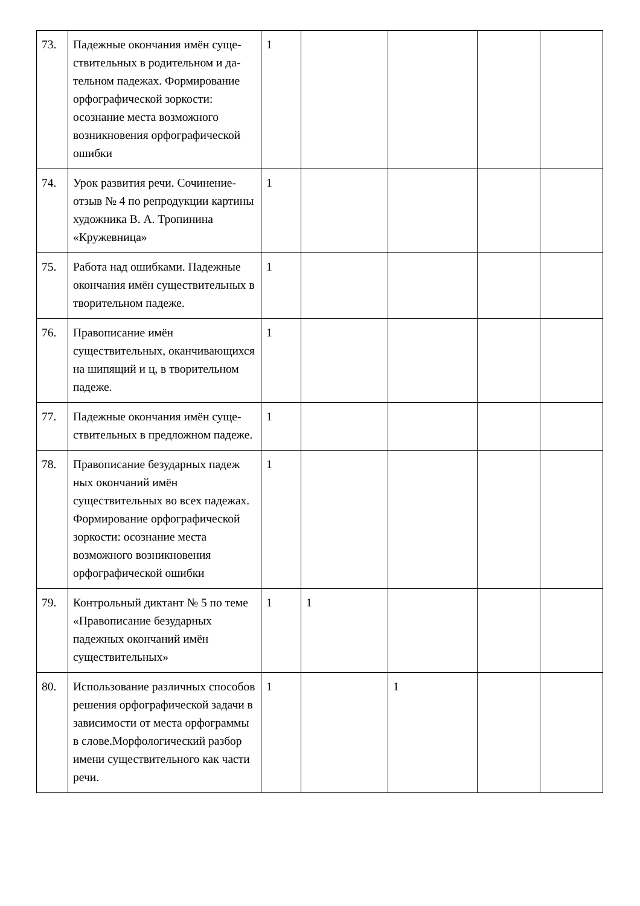| 73. | Падежные окончания имён суще­ствительных в родительном и да­тельном падежах. Формирование орфографической зоркости: осознание места возможного возникновения орфографической ошибки | 1 | | | | |
| 74. | Урок развития речи. Сочинение-отзыв № 4 по репродукции картины художника В. А. Тропинина «Кружевница» | 1 | | | | |
| 75. | Работа над ошибками. Падежные окончания имён сущест­вительных в творительном падеже. | 1 | | | | |
| 76. | Правописание имён существительных, оканчивающихся на шипящий и ц, в творительном падеже. | 1 | | | | |
| 77. | Падежные окончания имён суще­ствительных в предложном падеже. | 1 | | | | |
| 78. | Правописание безударных падеж ных окончаний имён существительных во всех падежах. Формирование орфографической зоркости: осознание места возможного возникновения орфографической ошибки | 1 | | | | |
| 79. | Контрольный диктант № 5 по теме «Правописание безударных падежных окончаний имён существительных» | 1 | 1 | | | |
| 80. | Использование различных способов решения орфографической задачи в зависимости от места орфограммы в слове.Морфологический разбор имени существительного как части речи. | 1 | | 1 | | |